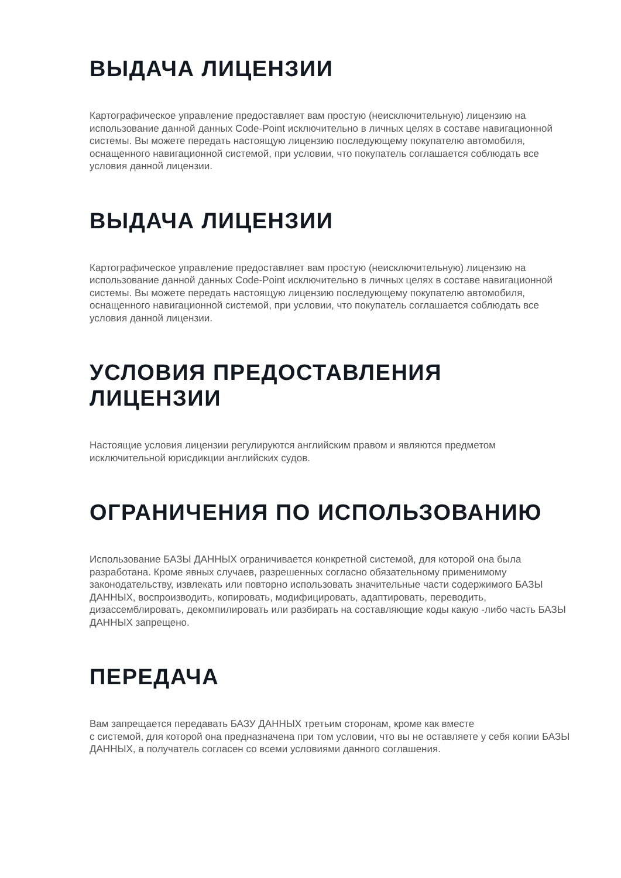ВЫДАЧА ЛИЦЕНЗИИ
Картографическое управление предоставляет вам простую (неисключительную) лицензию на использование данной данных Code-Point исключительно в личных целях в составе навигационной системы. Вы можете передать настоящую лицензию последующему покупателю автомобиля, оснащенного навигационной системой, при условии, что покупатель соглашается соблюдать все условия данной лицензии.
ВЫДАЧА ЛИЦЕНЗИИ
Картографическое управление предоставляет вам простую (неисключительную) лицензию на использование данной данных Code-Point исключительно в личных целях в составе навигационной системы. Вы можете передать настоящую лицензию последующему покупателю автомобиля, оснащенного навигационной системой, при условии, что покупатель соглашается соблюдать все условия данной лицензии.
УСЛОВИЯ ПРЕДОСТАВЛЕНИЯ
ЛИЦЕНЗИИ
Настоящие условия лицензии регулируются английским правом и являются предметом исключительной юрисдикции английских судов.
ОГРАНИЧЕНИЯ ПО ИСПОЛЬЗОВАНИЮ
Использование БАЗЫ ДАННЫХ ограничивается конкретной системой, для которой она была разработана. Кроме явных случаев, разрешенных согласно обязательному применимому законодательству, извлекать или повторно использовать значительные части содержимого БАЗЫ ДАННЫХ, воспроизводить, копировать, модифицировать, адаптировать, переводить, дизассемблировать, декомпилировать или разбирать на составляющие коды какую -либо часть БАЗЫ ДАННЫХ запрещено.
ПЕРЕДАЧА
Вам запрещается передавать БАЗУ ДАННЫХ третьим сторонам, кроме как вместе
с системой, для которой она предназначена при том условии, что вы не оставляете у себя копии БАЗЫ ДАННЫХ, а получатель согласен со всеми условиями данного соглашения.